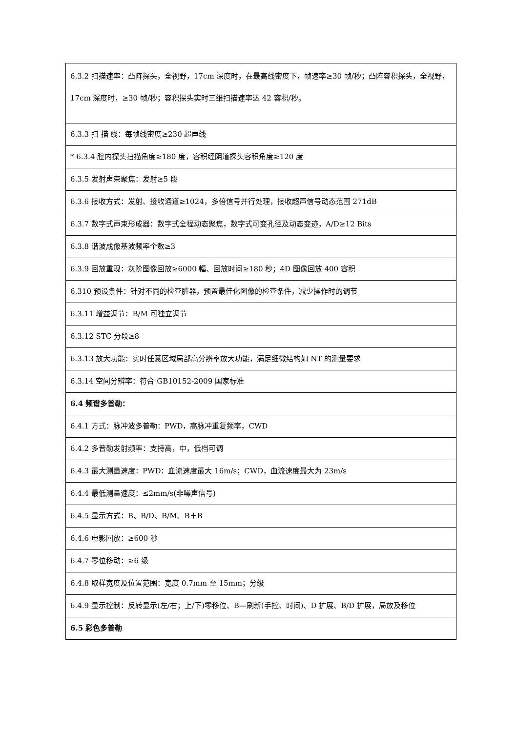| 6.3.2 扫描速率：凸阵探头，全视野，17cm 深度时，在最高线密度下，帧速率≥30 帧/秒；凸阵容积探头，全视野，17cm 深度时，≥30 帧/秒；容积探头实时三维扫描速率达 42 容积/秒。 |
| 6.3.3 扫 描 线：每帧线密度≥230 超声线 |
| * 6.3.4 腔内探头扫描角度≥180 度，容积经阴道探头容积角度≥120 度 |
| 6.3.5 发射声束聚焦：发射≥5 段 |
| 6.3.6 接收方式：发射、接收通道≥1024，多倍信号并行处理，接收超声信号动态范围 271dB |
| 6.3.7 数字式声束形成器：数字式全程动态聚焦，数字式可变孔径及动态变迹，A/D≥12 Bits |
| 6.3.8 谐波成像基波频率个数≥3 |
| 6.3.9 回放重现：灰阶图像回放≥6000 幅、回放时间≥180 秒；4D 图像回放 400 容积 |
| 6.310 预设条件：针对不同的检查脏器，预置最佳化图像的检查条件，减少操作时的调节 |
| 6.3.11 增益调节：B/M 可独立调节 |
| 6.3.12 STC 分段≥8 |
| 6.3.13 放大功能：实时任意区域局部高分辨率放大功能，满足细微结构如 NT 的测量要求 |
| 6.3.14 空间分辨率：符合 GB10152-2009 国家标准 |
| 6.4 频谱多普勒： |
| 6.4.1 方式：脉冲波多普勒：PWD，高脉冲重复频率，CWD |
| 6.4.2 多普勒发射频率：支持高，中，低档可调 |
| 6.4.3 最大测量速度：PWD：血流速度最大 16m/s；CWD，血流速度最大为 23m/s |
| 6.4.4 最低测量速度：≤2mm/s(非噪声信号) |
| 6.4.5 显示方式：B、B/D、B/M、B＋B |
| 6.4.6 电影回放：≥600 秒 |
| 6.4.7 零位移动：≥6 级 |
| 6.4.8 取样宽度及位置范围：宽度 0.7mm 至 15mm；分级 |
| 6.4.9 显示控制：反转显示(左/右；上/下)零移位、B—刷新(手控、时间)、D 扩展、B/D 扩展，局放及移位 |
| 6.5 彩色多普勒 |